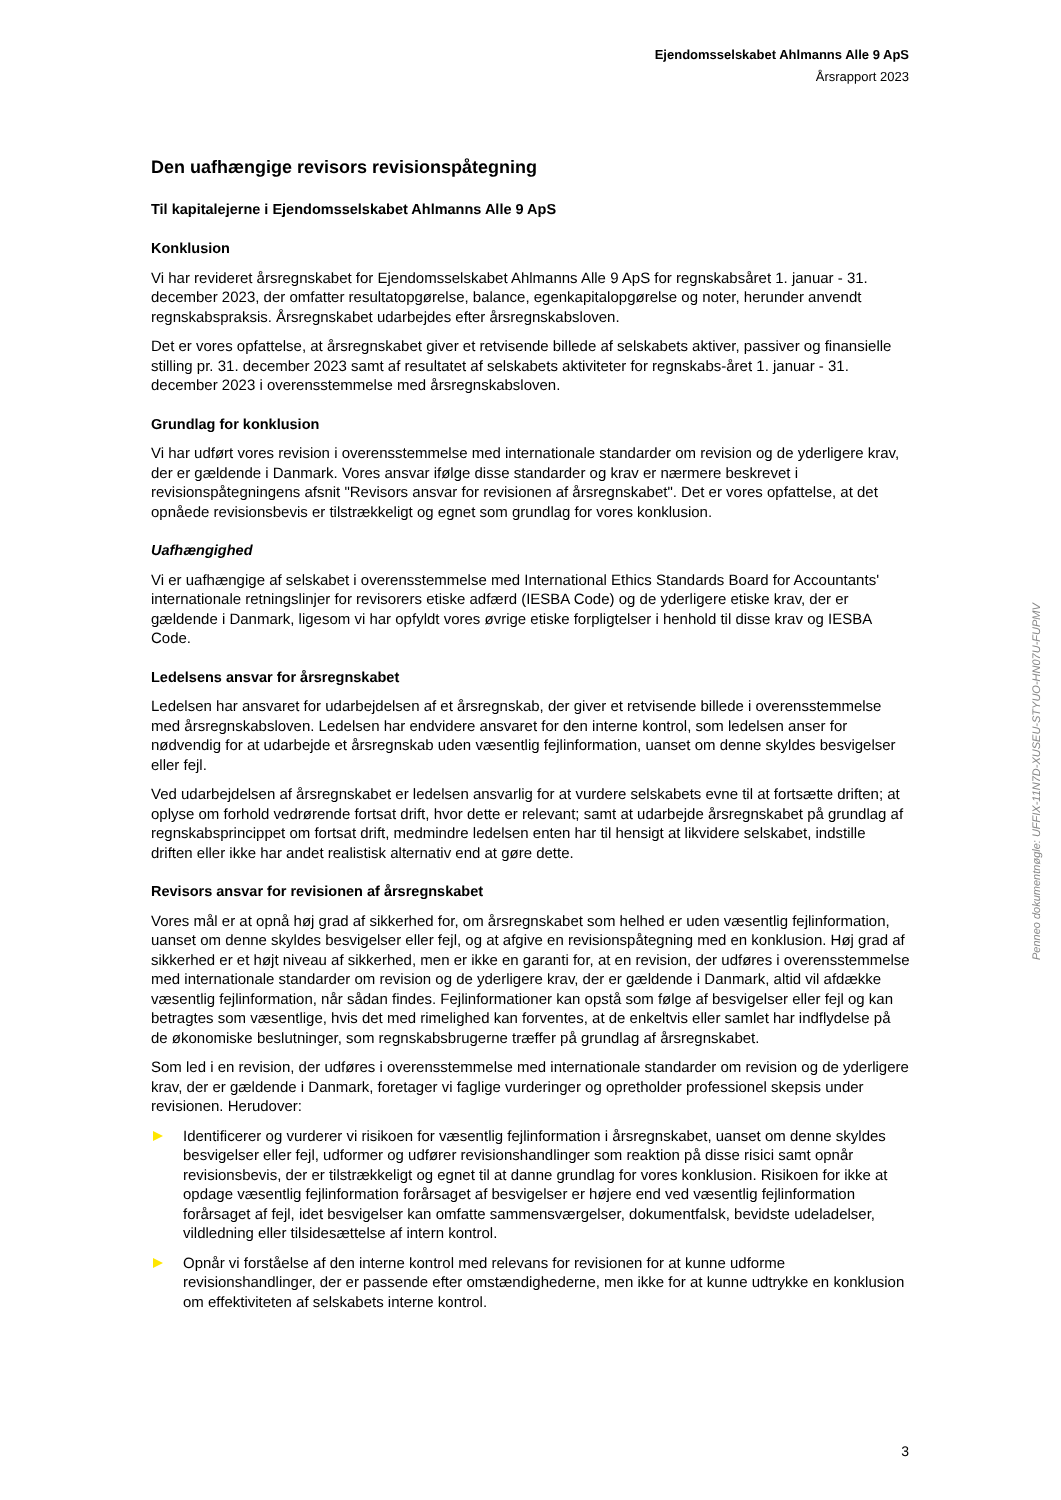Ejendomsselskabet Ahlmanns Alle 9 ApS
Årsrapport 2023
Den uafhængige revisors revisionspåtegning
Til kapitalejerne i Ejendomsselskabet Ahlmanns Alle 9 ApS
Konklusion
Vi har revideret årsregnskabet for Ejendomsselskabet Ahlmanns Alle 9 ApS for regnskabsåret 1. januar - 31. december 2023, der omfatter resultatopgørelse, balance, egenkapitalopgørelse og noter, herunder anvendt regnskabspraksis. Årsregnskabet udarbejdes efter årsregnskabsloven.
Det er vores opfattelse, at årsregnskabet giver et retvisende billede af selskabets aktiver, passiver og finansielle stilling pr. 31. december 2023 samt af resultatet af selskabets aktiviteter for regnskabs-året 1. januar - 31. december 2023 i overensstemmelse med årsregnskabsloven.
Grundlag for konklusion
Vi har udført vores revision i overensstemmelse med internationale standarder om revision og de yderligere krav, der er gældende i Danmark. Vores ansvar ifølge disse standarder og krav er nærmere beskrevet i revisionspåtegningens afsnit "Revisors ansvar for revisionen af årsregnskabet". Det er vores opfattelse, at det opnåede revisionsbevis er tilstrækkeligt og egnet som grundlag for vores konklusion.
Uafhængighed
Vi er uafhængige af selskabet i overensstemmelse med International Ethics Standards Board for Accountants' internationale retningslinjer for revisorers etiske adfærd (IESBA Code) og de yderligere etiske krav, der er gældende i Danmark, ligesom vi har opfyldt vores øvrige etiske forpligtelser i henhold til disse krav og IESBA Code.
Ledelsens ansvar for årsregnskabet
Ledelsen har ansvaret for udarbejdelsen af et årsregnskab, der giver et retvisende billede i overensstemmelse med årsregnskabsloven. Ledelsen har endvidere ansvaret for den interne kontrol, som ledelsen anser for nødvendig for at udarbejde et årsregnskab uden væsentlig fejlinformation, uanset om denne skyldes besvigelser eller fejl.
Ved udarbejdelsen af årsregnskabet er ledelsen ansvarlig for at vurdere selskabets evne til at fortsætte driften; at oplyse om forhold vedrørende fortsat drift, hvor dette er relevant; samt at udarbejde årsregnskabet på grundlag af regnskabsprincippet om fortsat drift, medmindre ledelsen enten har til hensigt at likvidere selskabet, indstille driften eller ikke har andet realistisk alternativ end at gøre dette.
Revisors ansvar for revisionen af årsregnskabet
Vores mål er at opnå høj grad af sikkerhed for, om årsregnskabet som helhed er uden væsentlig fejlinformation, uanset om denne skyldes besvigelser eller fejl, og at afgive en revisionspåtegning med en konklusion. Høj grad af sikkerhed er et højt niveau af sikkerhed, men er ikke en garanti for, at en revision, der udføres i overensstemmelse med internationale standarder om revision og de yderligere krav, der er gældende i Danmark, altid vil afdække væsentlig fejlinformation, når sådan findes. Fejlinformationer kan opstå som følge af besvigelser eller fejl og kan betragtes som væsentlige, hvis det med rimelighed kan forventes, at de enkeltvis eller samlet har indflydelse på de økonomiske beslutninger, som regnskabsbrugerne træffer på grundlag af årsregnskabet.
Som led i en revision, der udføres i overensstemmelse med internationale standarder om revision og de yderligere krav, der er gældende i Danmark, foretager vi faglige vurderinger og opretholder professionel skepsis under revisionen. Herudover:
Identificerer og vurderer vi risikoen for væsentlig fejlinformation i årsregnskabet, uanset om denne skyldes besvigelser eller fejl, udformer og udfører revisionshandlinger som reaktion på disse risici samt opnår revisionsbevis, der er tilstrækkeligt og egnet til at danne grundlag for vores konklusion. Risikoen for ikke at opdage væsentlig fejlinformation forårsaget af besvigelser er højere end ved væsentlig fejlinformation forårsaget af fejl, idet besvigelser kan omfatte sammensværgelser, dokumentfalsk, bevidste udeladelser, vildledning eller tilsidesættelse af intern kontrol.
Opnår vi forståelse af den interne kontrol med relevans for revisionen for at kunne udforme revisionshandlinger, der er passende efter omstændighederne, men ikke for at kunne udtrykke en konklusion om effektiviteten af selskabets interne kontrol.
Penneo dokumentnøgle: UFFIX-11N7D-XUSEU-STYUO-HN07U-FUPMV
3